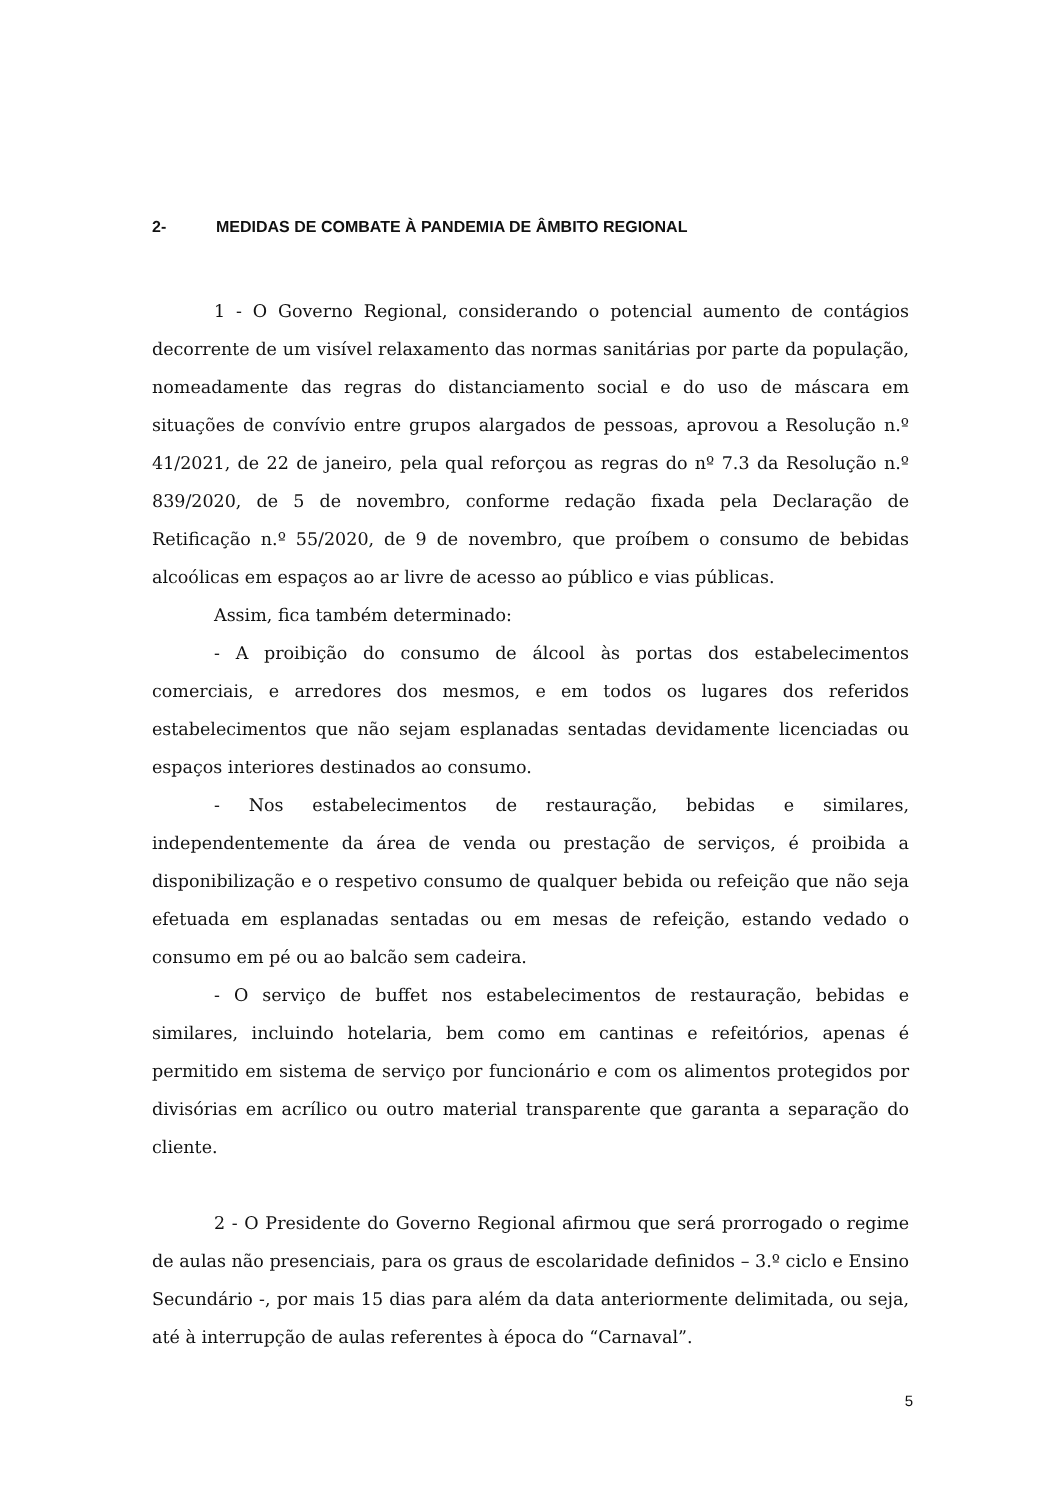2- MEDIDAS DE COMBATE À PANDEMIA DE ÂMBITO REGIONAL
1 - O Governo Regional, considerando o potencial aumento de contágios decorrente de um visível relaxamento das normas sanitárias por parte da população, nomeadamente das regras do distanciamento social e do uso de máscara em situações de convívio entre grupos alargados de pessoas, aprovou a Resolução n.º 41/2021, de 22 de janeiro, pela qual reforçou as regras do nº 7.3 da Resolução n.º 839/2020, de 5 de novembro, conforme redação fixada pela Declaração de Retificação n.º 55/2020, de 9 de novembro, que proíbem o consumo de bebidas alcoólicas em espaços ao ar livre de acesso ao público e vias públicas.
Assim, fica também determinado:
- A proibição do consumo de álcool às portas dos estabelecimentos comerciais, e arredores dos mesmos, e em todos os lugares dos referidos estabelecimentos que não sejam esplanadas sentadas devidamente licenciadas ou espaços interiores destinados ao consumo.
- Nos estabelecimentos de restauração, bebidas e similares, independentemente da área de venda ou prestação de serviços, é proibida a disponibilização e o respetivo consumo de qualquer bebida ou refeição que não seja efetuada em esplanadas sentadas ou em mesas de refeição, estando vedado o consumo em pé ou ao balcão sem cadeira.
- O serviço de buffet nos estabelecimentos de restauração, bebidas e similares, incluindo hotelaria, bem como em cantinas e refeitórios, apenas é permitido em sistema de serviço por funcionário e com os alimentos protegidos por divisórias em acrílico ou outro material transparente que garanta a separação do cliente.
2 - O Presidente do Governo Regional afirmou que será prorrogado o regime de aulas não presenciais, para os graus de escolaridade definidos – 3.º ciclo e Ensino Secundário -, por mais 15 dias para além da data anteriormente delimitada, ou seja, até à interrupção de aulas referentes à época do “Carnaval”.
5